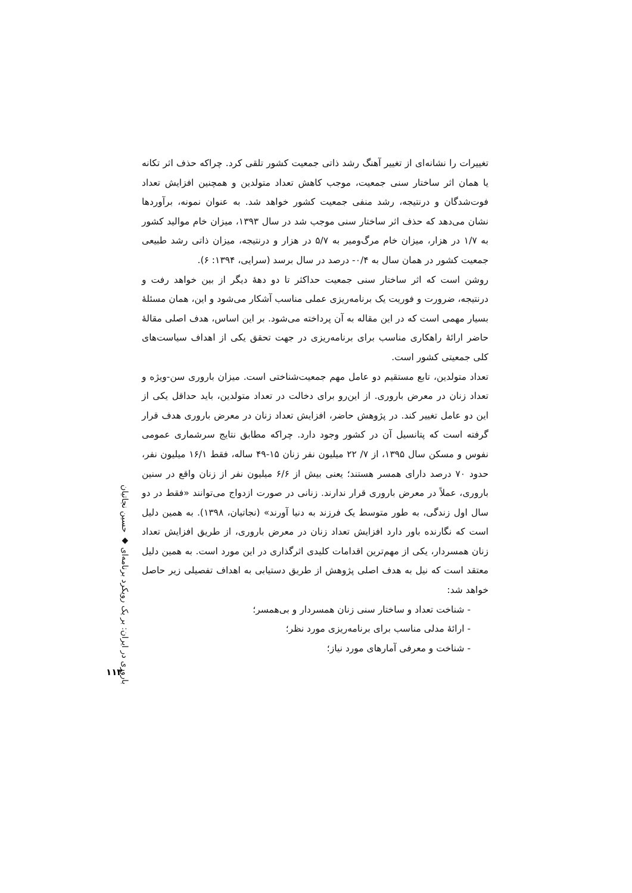تغییرات را نشانه‌ای از تغییر آهنگ رشد ذاتی جمعیت کشور تلقی کرد. چراکه حذف اثر تکانه یا همان اثر ساختار سنی جمعیت، موجب کاهش تعداد متولدین و همچنین افزایش تعداد فوت‌شدگان و درنتیجه، رشد منفی جمعیت کشور خواهد شد. به عنوان نمونه، برآوردها نشان می‌دهد که حذف اثر ساختار سنی موجب شد در سال ۱۳۹۳، میزان خام موالید کشور به ۱/۷ در هزار، میزان خام مرگ‌ومیر به ۵/۷ در هزار و درنتیجه، میزان ذاتی رشد طبیعی جمعیت کشور در همان سال به ۰/۴- درصد در سال برسد (سرایی، ۱۳۹۴: ۶).
روشن است که اثر ساختار سنی جمعیت حداکثر تا دو دهۀ دیگر از بین خواهد رفت و درنتیجه، ضرورت و فوریت یک برنامه‌ریزی عملی مناسب آشکار می‌شود و این، همان مسئلۀ بسیار مهمی است که در این مقاله به آن پرداخته می‌شود. بر این اساس، هدف اصلی مقالۀ حاضر ارائۀ راهکاری مناسب برای برنامه‌ریزی در جهت تحقق یکی از اهداف سیاست‌های کلی جمعیتی کشور است.
تعداد متولدین، تابع مستقیم دو عامل مهم جمعیت‌شناختی است. میزان باروری سن-ویژه و تعداد زنان در معرض باروری. از این‌رو برای دخالت در تعداد متولدین، باید حداقل یکی از این دو عامل تغییر کند. در پژوهش حاضر، افزایش تعداد زنان در معرض باروری هدف قرار گرفته است که پتانسیل آن در کشور وجود دارد. چراکه مطابق نتایج سرشماری عمومی نفوس و مسکن سال ۱۳۹۵، از ۷/ ۲۲ میلیون نفر زنان ۱۵-۴۹ ساله، فقط ۱۶/۱ میلیون نفر، حدود ۷۰ درصد دارای همسر هستند؛ یعنی بیش از ۶/۶ میلیون نفر از زنان واقع در سنین باروری، عملاً در معرض باروری قرار ندارند. زنانی در صورت ازدواج می‌توانند «فقط در دو سال اول زندگی، به طور متوسط یک فرزند به دنیا آورند» (نجاتیان، ۱۳۹۸). به همین دلیل است که نگارنده باور دارد افزایش تعداد زنان در معرض باروری، از طریق افزایش تعداد زنان همسردار، یکی از مهم‌ترین اقدامات کلیدی اثرگذاری در این مورد است. به همین دلیل معتقد است که نیل به هدف اصلی پژوهش از طریق دستیابی به اهداف تفصیلی زیر حاصل خواهد شد:
- شناخت تعداد و ساختار سنی زنان همسردار و بی‌همسر؛
- ارائۀ مدلی مناسب برای برنامه‌ریزی مورد نظر؛
- شناخت و معرفی آمارهای مورد نیاز؛
باروری در ایران: بر یک رویکرد برنامه‌ای ◆ حسین نجاتیان
۱۱۳